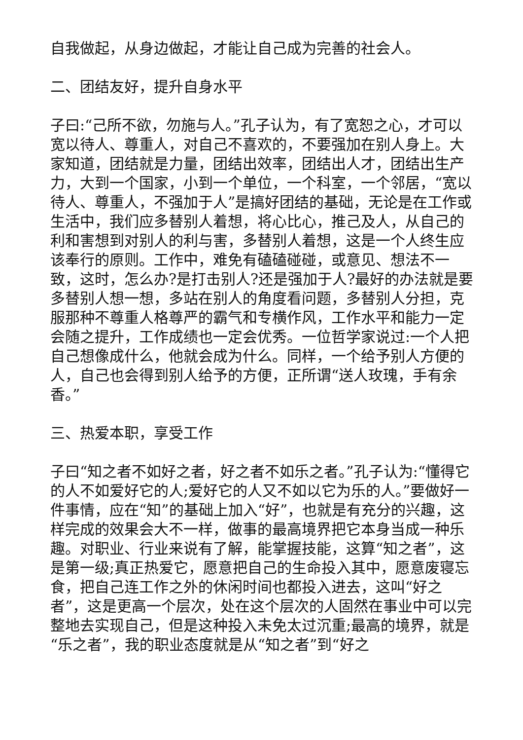自我做起，从身边做起，才能让自己成为完善的社会人。
二、团结友好，提升自身水平
子曰:“己所不欲，勿施与人。”孔子认为，有了宽恕之心，才可以宽以待人、尊重人，对自己不喜欢的，不要强加在别人身上。大家知道，团结就是力量，团结出效率，团结出人才，团结出生产力，大到一个国家，小到一个单位，一个科室，一个邻居，“宽以待人、尊重人，不强加于人”是搞好团结的基础，无论是在工作或生活中，我们应多替别人着想，将心比心，推己及人，从自己的利和害想到对别人的利与害，多替别人着想，这是一个人终生应该奉行的原则。工作中，难免有磕磕碰碰，或意见、想法不一致，这时，怎么办?是打击别人?还是强加于人?最好的办法就是要多替别人想一想，多站在别人的角度看问题，多替别人分担，克服那种不尊重人格尊严的霸气和专横作风，工作水平和能力一定会随之提升，工作成绩也一定会优秀。一位哲学家说过:一个人把自己想像成什么，他就会成为什么。同样，一个给予别人方便的人，自己也会得到别人给予的方便，正所谓“送人玫瑰，手有余香。”
三、热爱本职，享受工作
子曰“知之者不如好之者，好之者不如乐之者。”孔子认为:“懂得它的人不如爱好它的人;爱好它的人又不如以它为乐的人。”要做好一件事情，应在“知”的基础上加入“好”，也就是有充分的兴趣，这样完成的效果会大不一样，做事的最高境界把它本身当成一种乐趣。对职业、行业来说有了解，能掌握技能，这算“知之者”，这是第一级;真正热爱它，愿意把自己的生命投入其中，愿意废寝忘食，把自己连工作之外的休闲时间也都投入进去，这叫“好之者”，这是更高一个层次，处在这个层次的人固然在事业中可以完整地去实现自己，但是这种投入未免太过沉重;最高的境界，就是“乐之者”，我的职业态度就是从“知之者”到“好之